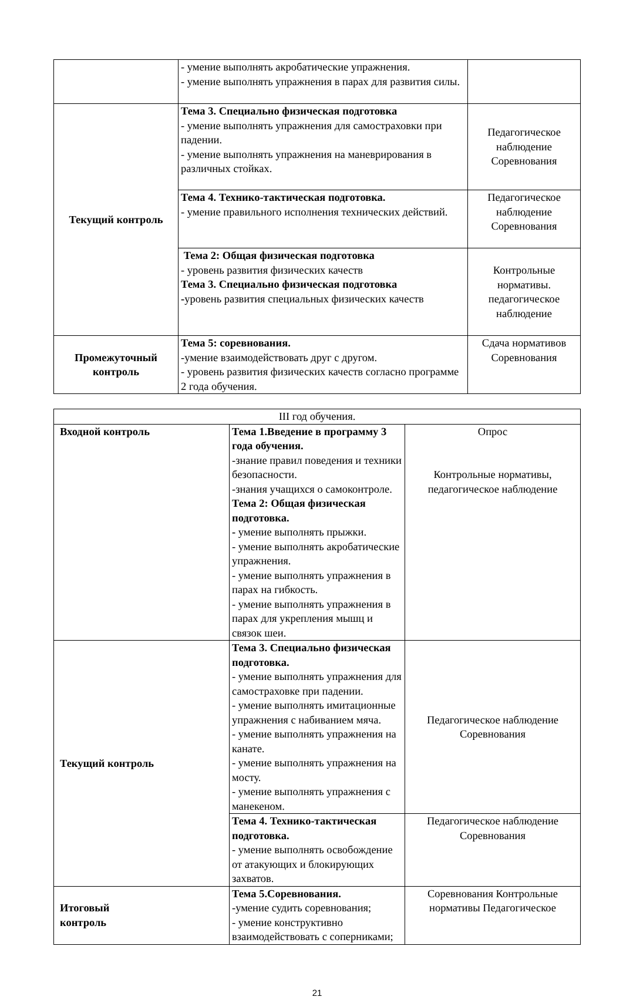| | - умение выполнять акробатические упражнения. - умение выполнять упражнения в парах для развития силы. | |
| Текущий контроль | Тема 3. Специально физическая подготовка - умение выполнять упражнения для самостраховки при падении. - умение выполнять упражнения на маневрирования в различных стойках. | Педагогическое наблюдение Соревнования |
| | Тема 4. Технико-тактическая подготовка. - умение правильного исполнения технических действий. | Педагогическое наблюдение Соревнования |
| | Тема 2: Общая физическая подготовка - уровень развития физических качеств Тема 3. Специально физическая подготовка - уровень развития специальных физических качеств | Контрольные нормативы. педагогическое наблюдение |
| Промежуточный контроль | Тема 5: соревнования. -умение взаимодействовать друг с другом. - уровень развития физических качеств согласно программе 2 года обучения. | Сдача нормативов Соревнования |
| III год обучения. | | |
| Входной контроль | Тема 1.Введение в программу 3 года обучения. -знание правил поведения и техники безопасности. -знания учащихся о самоконтроле. Тема 2: Общая физическая подготовка. - умение выполнять прыжки. - умение выполнять акробатические упражнения. - умение выполнять упражнения в парах на гибкость. - умение выполнять упражнения в парах для укрепления мышц и связок шеи. | Опрос Контрольные нормативы, педагогическое наблюдение |
| Текущий контроль | Тема 3. Специально физическая подготовка. - умение выполнять упражнения для самостраховке при падении. - умение выполнять имитационные упражнения с набиванием мяча. - умение выполнять упражнения на канате. - умение выполнять упражнения на мосту. - умение выполнять упражнения с манекеном. | Педагогическое наблюдение Соревнования |
| | Тема 4. Технико-тактическая подготовка. - умение выполнять освобождение от атакующих и блокирующих захватов. | Педагогическое наблюдение Соревнования |
| Итоговый контроль | Тема 5.Соревнования. -умение судить соревнования; - умение конструктивно взаимодействовать с соперниками; | Соревнования Контрольные нормативы Педагогическое |
21